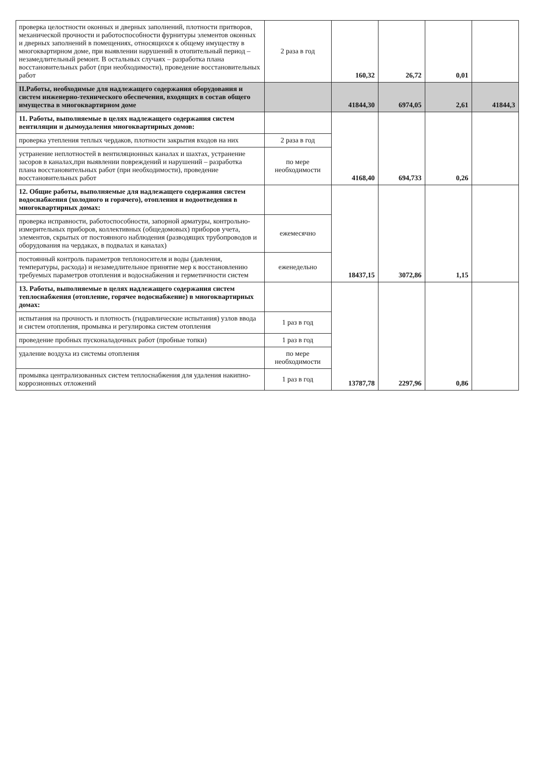| проверка целостности оконных и дверных заполнений, плотности притворов, механической прочности и работоспособности фурнитуры элементов оконных и дверных заполнений в помещениях, относящихся к общему имуществу в многоквартирном доме, при выявлении нарушений в отопительный период – незамедлительный ремонт. В остальных случаях – разработка плана восстановительных работ (при необходимости), проведение восстановительных работ | 2 раза в год | 160,32 | 26,72 | 0,01 | |
| II.Работы, необходимые для надлежащего содержания оборудования и систем инженерно-технического обеспечения, входящих в состав общего имущества в многоквартирном доме | | 41844,30 | 6974,05 | 2,61 | 41844,3 |
| 11. Работы, выполняемые в целях надлежащего содержания систем вентиляции и дымоудаления многоквартирных домов: | | 4168,40 | 694,733 | 0,26 | |
| проверка утепления теплых чердаков, плотности закрытия входов на них | 2 раза в год | | | | |
| устранение неплотностей в вентиляционных каналах и шахтах, устранение засоров в каналах,при выявлении повреждений и нарушений – разработка плана восстановительных работ (при необходимости), проведение восстановительных работ | по мере необходимости | | | | |
| 12. Общие работы, выполняемые для надлежащего содержания систем водоснабжения (холодного и горячего), отопления и водоотведения в многоквартирных домах: | | 18437,15 | 3072,86 | 1,15 | |
| проверка исправности, работоспособности, запорной арматуры, контрольно-измерительных приборов, коллективных (общедомовых) приборов учета, элементов, скрытых от постоянного наблюдения (разводящих трубопроводов и оборудования на чердаках, в подвалах и каналах) | ежемесячно | | | | |
| постоянный контроль параметров теплоносителя и воды (давления, температуры, расхода) и незамедлительное принятие мер к восстановлению требуемых параметров отопления и водоснабжения и герметичности систем | еженедельно | | | | |
| 13. Работы, выполняемые в целях надлежащего содержания систем теплоснабжения (отопление, горячее водоснабжение) в многоквартирных домах: | | 13787,78 | 2297,96 | 0,86 | |
| испытания на прочность и плотность (гидравлические испытания) узлов ввода и систем отопления, промывка и регулировка систем отопления | 1 раз в год | | | | |
| проведение пробных пусконаладочных работ (пробные топки) | 1 раз в год | | | | |
| удаление воздуха из системы отопления | по мере необходимости | | | | |
| промывка централизованных систем теплоснабжения для удаления накипно-коррозионных отложений | 1 раз в год | | | | |